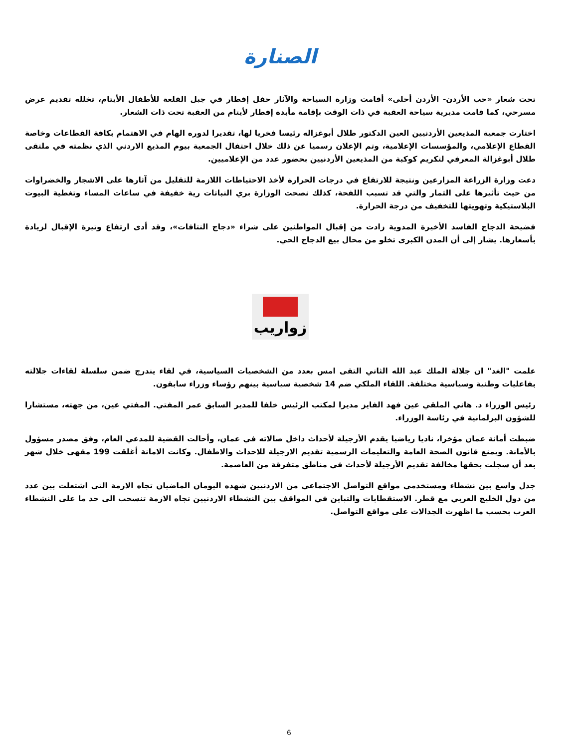الصنارة
تحت شعار «حب الأردن- الأردن أحلى» أقامت وزارة السياحة والآثار حفل إفطار في جبل القلعة للأطفال الأيتام، تخلله تقديم عرض مسرحي، كما قامت مديرية سياحة العقبة في ذات الوقت بإقامة مأبدة إفطار لأيتام من العقبة تحت ذات الشعار.
اختارت جمعية المذيعين الأردنيين العين الدكتور طلال أبوغزاله رئيسا فخريا لها، تقديرا لدوره الهام في الاهتمام بكافة القطاعات وخاصة القطاع الإعلامي، والمؤسسات الإعلامية، وتم الإعلان رسميا عن ذلك خلال احتفال الجمعية بيوم المذيع الاردني الذي نظمته في ملتقى طلال أبوغزالة المعرفي لتكريم كوكبة من المذيعين الأردنيين بحضور عدد من الإعلاميين.
دعت وزارة الزراعة المزارعين ونتيجة للارتفاع في درجات الحرارة لأخذ الاحتياطات اللازمة للتقليل من آثارها على الاشجار والخضراوات من حيث تأثيرها على الثمار والتي قد تسبب اللفحة، كذلك نصحت الوزارة بري النباتات رية خفيفة في ساعات المساء وتغطية البيوت البلاستيكية وتهويتها للتخفيف من درجة الحرارة.
فضيحة الدجاج الفاسد الأخيرة المدوية زادت من إقبال المواطنين على شراء «دجاج النتافات»، وقد أدى ارتفاع وتيرة الإقبال لزيادة بأسعارها. يشار إلى أن المدن الكبرى تخلو من محال بيع الدجاج الحي.
زواريب
علمت "الغد" ان جلالة الملك عبد الله الثاني التقى امس بعدد من الشخصيات السياسية، في لقاء يندرج ضمن سلسلة لقاءات جلالته بفاعليات وطنية وسياسية مختلفة. اللقاء الملكي ضم 14 شخصية سياسية بينهم رؤساء وزراء سابقون.
رئيس الوزراء د. هاني الملقي عين فهد الفايز مديرا لمكتب الرئيس خلفا للمدير السابق عمر المفتي. المفتي عين، من جهته، مستشارا للشؤون البرلمانية في رئاسة الوزراء.
ضبطت أمانة عمان مؤخرا، ناديا رياضيا يقدم الأرجيلة لأحداث داخل صالاته في عمان، وأحالت القضية للمدعي العام، وفق مصدر مسؤول بالأمانة. ويمنع قانون الصحة العامة والتعليمات الرسمية تقديم الارجيلة للاحداث والاطفال. وكانت الامانة أغلقت 199 مقهى خلال شهر بعد أن سجلت بحقها مخالفة تقديم الأرجيلة لأحداث في مناطق متفرقة من العاصمة.
جدل واسع بين نشطاء ومستخدمي مواقع التواصل الاجتماعي من الاردنيين شهده اليومان الماضيان تجاه الازمة التي اشتعلت بين عدد من دول الخليج العربي مع قطر. الاستقطابات والتباين في المواقف بين النشطاء الاردنيين تجاه الازمة تنسحب الى حد ما على النشطاء العرب بحسب ما اظهرت الجدالات على مواقع التواصل.
6